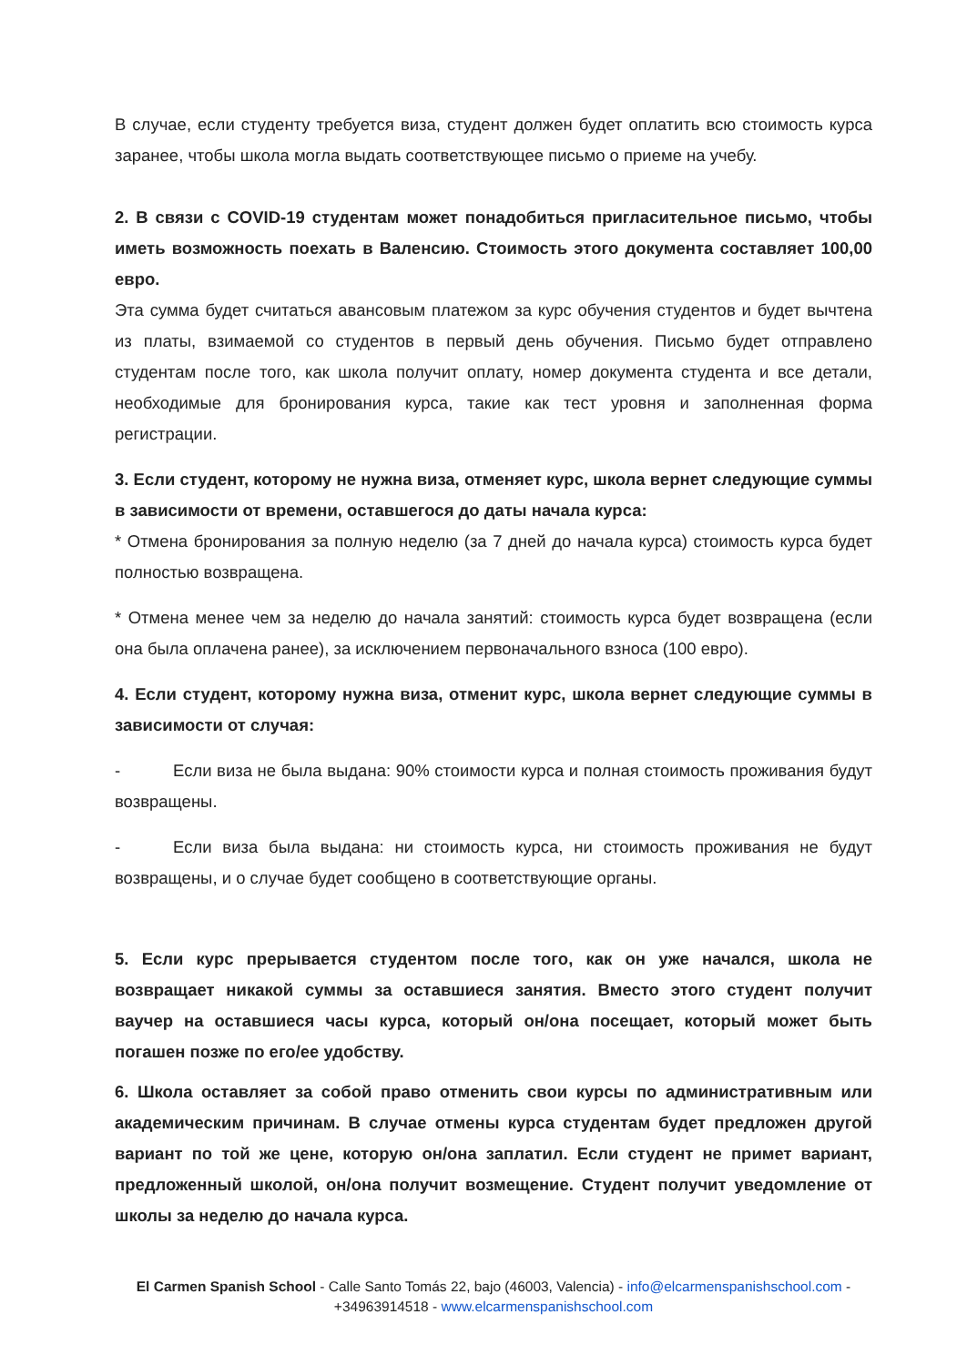В случае, если студенту требуется виза, студент должен будет оплатить всю стоимость курса заранее, чтобы школа могла выдать соответствующее письмо о приеме на учебу.
2. В связи с COVID-19 студентам может понадобиться пригласительное письмо, чтобы иметь возможность поехать в Валенсию. Стоимость этого документа составляет 100,00 евро.
Эта сумма будет считаться авансовым платежом за курс обучения студентов и будет вычтена из платы, взимаемой со студентов в первый день обучения. Письмо будет отправлено студентам после того, как школа получит оплату, номер документа студента и все детали, необходимые для бронирования курса, такие как тест уровня и заполненная форма регистрации.
3. Если студент, которому не нужна виза, отменяет курс, школа вернет следующие суммы в зависимости от времени, оставшегося до даты начала курса:
* Отмена бронирования за полную неделю (за 7 дней до начала курса) стоимость курса будет полностью возвращена.
* Отмена менее чем за неделю до начала занятий: стоимость курса будет возвращена (если она была оплачена ранее), за исключением первоначального взноса (100 евро).
4. Если студент, которому нужна виза, отменит курс, школа вернет следующие суммы в зависимости от случая:
- Если виза не была выдана: 90% стоимости курса и полная стоимость проживания будут возвращены.
- Если виза была выдана: ни стоимость курса, ни стоимость проживания не будут возвращены, и о случае будет сообщено в соответствующие органы.
5. Если курс прерывается студентом после того, как он уже начался, школа не возвращает никакой суммы за оставшиеся занятия. Вместо этого студент получит ваучер на оставшиеся часы курса, который он/она посещает, который может быть погашен позже по его/ее удобству.
6. Школа оставляет за собой право отменить свои курсы по административным или академическим причинам. В случае отмены курса студентам будет предложен другой вариант по той же цене, которую он/она заплатил. Если студент не примет вариант, предложенный школой, он/она получит возмещение. Студент получит уведомление от школы за неделю до начала курса.
El Carmen Spanish School - Calle Santo Tomás 22, bajo (46003, Valencia) - info@elcarmenspanishschool.com -
+34963914518 - www.elcarmenspanishschool.com